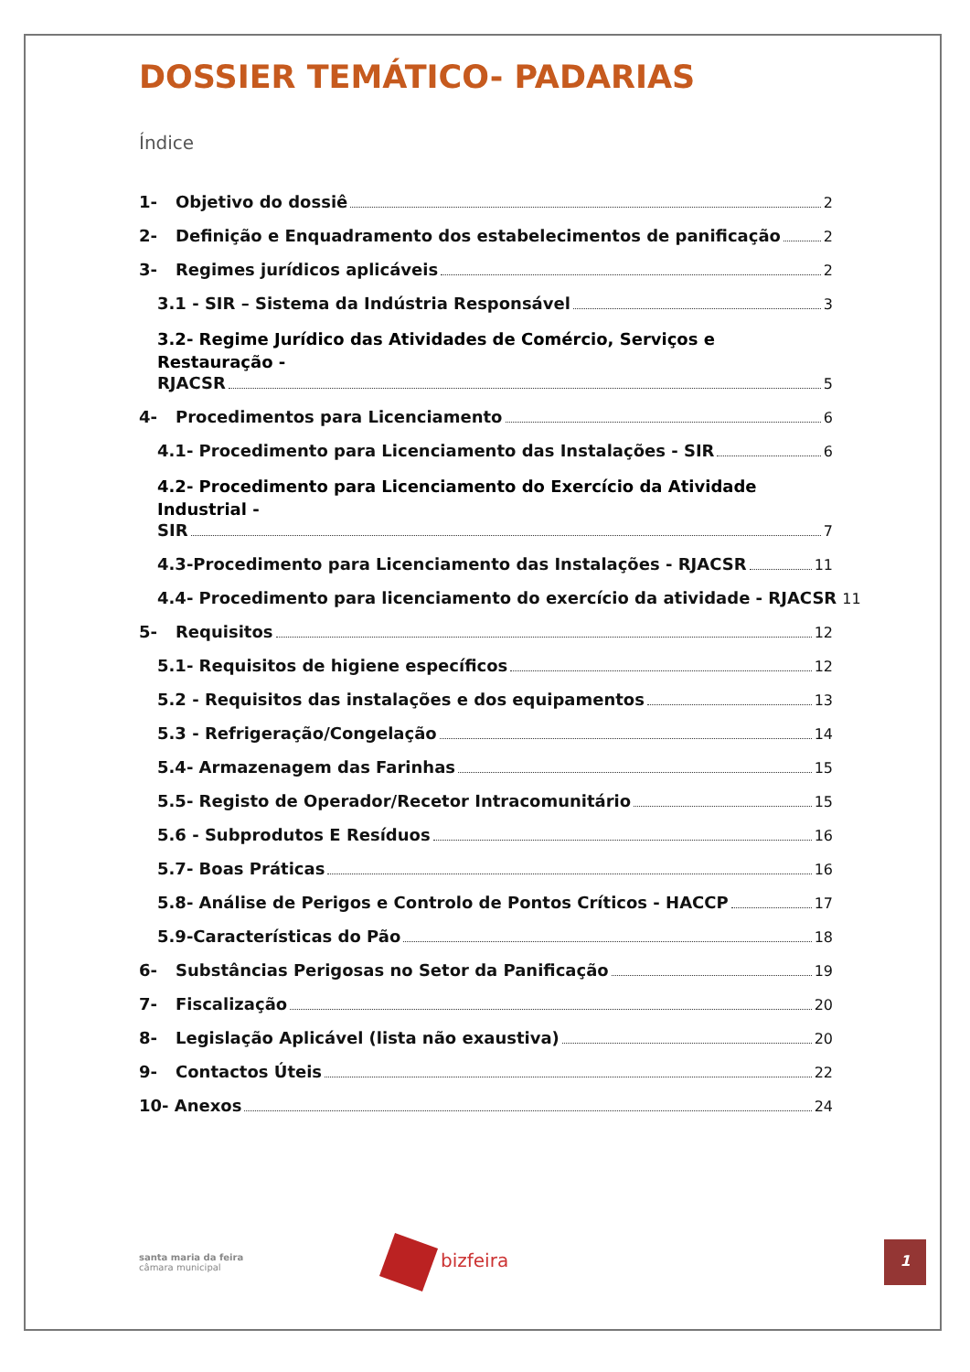DOSSIER TEMÁTICO- PADARIAS
Índice
1- Objetivo do dossiê 2
2- Definição e Enquadramento dos estabelecimentos de panificação 2
3- Regimes jurídicos aplicáveis 2
3.1 - SIR – Sistema da Indústria Responsável 3
3.2- Regime Jurídico das Atividades de Comércio, Serviços e Restauração -
RJACSR 5
4- Procedimentos para Licenciamento 6
4.1- Procedimento para Licenciamento das Instalações - SIR 6
4.2- Procedimento para Licenciamento do Exercício da Atividade Industrial -
SIR 7
4.3-Procedimento para Licenciamento das Instalações - RJACSR 11
4.4- Procedimento para licenciamento do exercício da atividade - RJACSR 11
5- Requisitos 12
5.1- Requisitos de higiene específicos 12
5.2 - Requisitos das instalações e dos equipamentos 13
5.3 - Refrigeração/Congelação 14
5.4- Armazenagem das Farinhas 15
5.5- Registo de Operador/Recetor Intracomunitário 15
5.6 - Subprodutos E Resíduos 16
5.7- Boas Práticas 16
5.8- Análise de Perigos e Controlo de Pontos Críticos - HACCP 17
5.9-Características do Pão 18
6- Substâncias Perigosas no Setor da Panificação 19
7- Fiscalização 20
8- Legislação Aplicável (lista não exaustiva) 20
9- Contactos Úteis 22
10- Anexos 24
santa maria da feira
câmara municipal
bizfeira
1